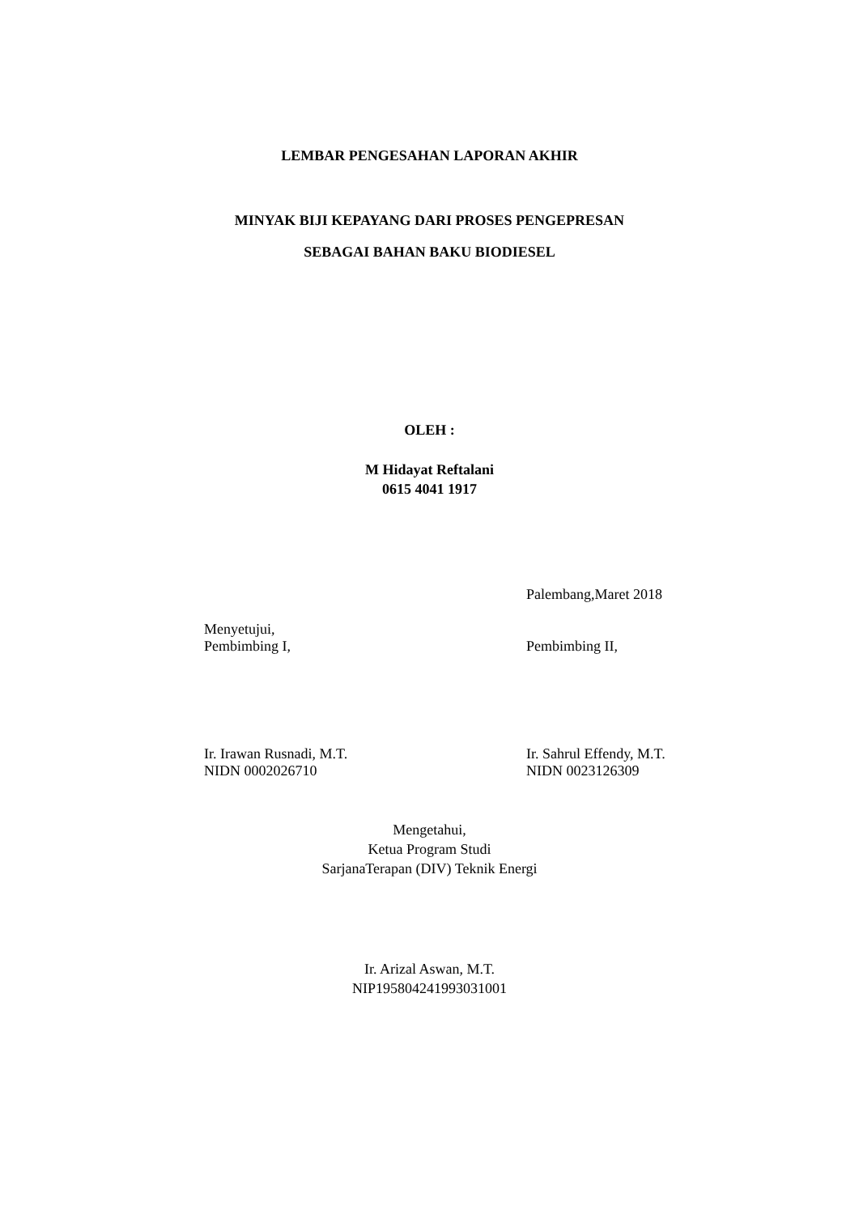LEMBAR PENGESAHAN LAPORAN AKHIR
MINYAK BIJI KEPAYANG DARI PROSES PENGEPRESAN
SEBAGAI BAHAN BAKU BIODIESEL
OLEH :
M Hidayat Reftalani
0615 4041 1917
Palembang,Maret 2018
Menyetujui,
Pembimbing I,
Pembimbing II,
Ir. Irawan Rusnadi, M.T.
NIDN 0002026710
Ir. Sahrul Effendy, M.T.
NIDN 0023126309
Mengetahui,
Ketua Program Studi
SarjanaTerapan (DIV) Teknik Energi
Ir. Arizal Aswan, M.T.
NIP195804241993031001